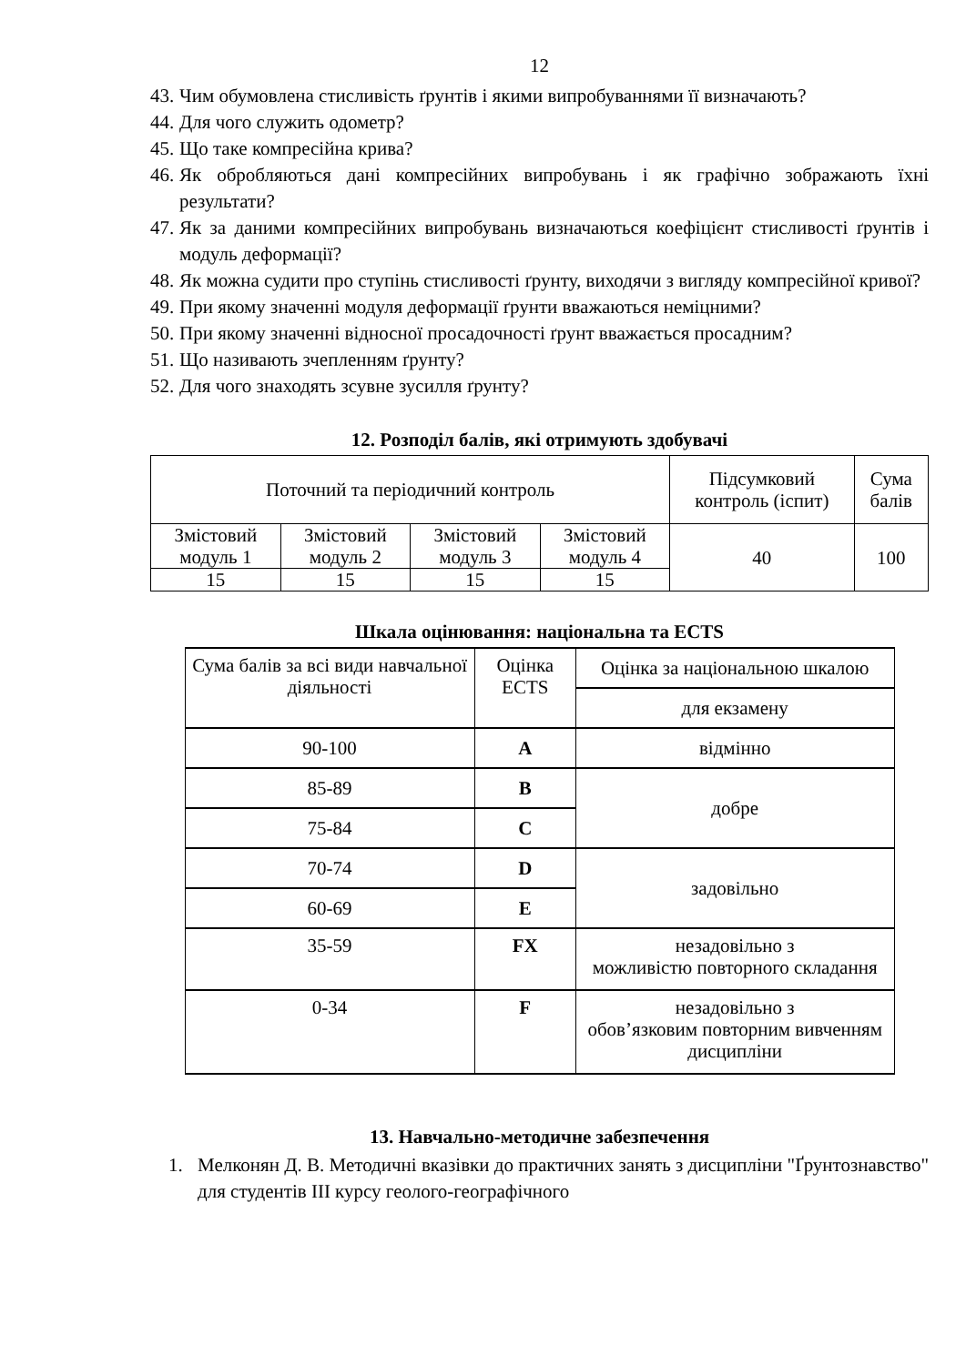12
43. Чим обумовлена стисливість ґрунтів і якими випробуваннями її визначають?
44. Для чого служить одометр?
45. Що таке компресійна крива?
46. Як обробляються дані компресійних випробувань і як графічно зображають їхні результати?
47. Як за даними компресійних випробувань визначаються коефіцієнт стисливості ґрунтів і модуль деформації?
48. Як можна судити про ступінь стисливості ґрунту, виходячи з вигляду компресійної кривої?
49. При якому значенні модуля деформації ґрунти вважаються неміцними?
50. При якому значенні відносної просадочності ґрунт вважається просадним?
51. Що називають зчепленням ґрунту?
52. Для чого знаходять зсувне зусилля ґрунту?
12. Розподіл балів, які отримують здобувачі
| Поточний та періодичний контроль | | | | Підсумковий контроль (іспит) | Сума балів |
| Змістовий модуль 1 | Змістовий модуль 2 | Змістовий модуль 3 | Змістовий модуль 4 | 40 | 100 |
| 15 | 15 | 15 | 15 | | |
Шкала оцінювання: національна та ECTS
| Сума балів за всі види навчальної діяльності | Оцінка ECTS | Оцінка за національною шкалою |
| | | для екзамену |
| 90-100 | A | відмінно |
| 85-89 | B | добре |
| 75-84 | C | |
| 70-74 | D | задовільно |
| 60-69 | E | |
| 35-59 | FX | незадовільно з можливістю повторного складання |
| 0-34 | F | незадовільно з обов’язковим повторним вивченням дисципліни |
13. Навчально-методичне забезпечення
1. Мелконян Д. В. Методичні вказівки до практичних занять з дисципліни "Ґрунтознавство" для студентів III курсу геолого-географічного